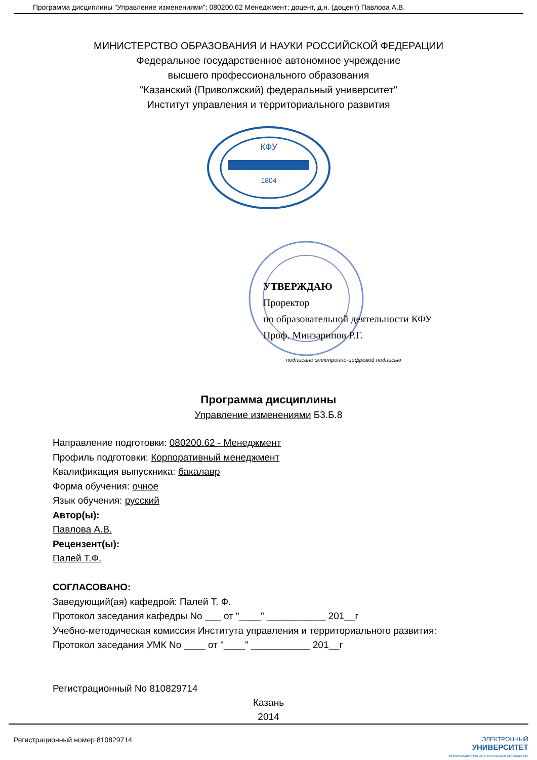Программа дисциплины "Управление изменениями"; 080200.62 Менеджмент; доцент, д.н. (доцент) Павлова А.В.
МИНИСТЕРСТВО ОБРАЗОВАНИЯ И НАУКИ РОССИЙСКОЙ ФЕДЕРАЦИИ
Федеральное государственное автономное учреждение
высшего профессионального образования
"Казанский (Приволжский) федеральный университет"
Институт управления и территориального развития
КФУ
1804
УТВЕРЖДАЮ
Проректор
по образовательной деятельности КФУ
Проф. Минзарипов Р.Г.
подписано электронно-цифровой подписью
Программа дисциплины
Управление изменениями Б3.Б.8
Направление подготовки: 080200.62 - Менеджмент
Профиль подготовки: Корпоративный менеджмент
Квалификация выпускника: бакалавр
Форма обучения: очное
Язык обучения: русский
Автор(ы):
Павлова А.В.
Рецензент(ы):
Палей Т.Ф.
СОГЛАСОВАНО:
Заведующий(ая) кафедрой: Палей Т. Ф.
Протокол заседания кафедры No ___ от "____" ___________ 201__г
Учебно-методическая комиссия Института управления и территориального развития:
Протокол заседания УМК No ____ от "____" ___________ 201__г
Регистрационный No 810829714
Казань
2014
Регистрационный номер 810829714 ЭЛЕКТРОННЫЙ
УНИВЕРСИТЕТ
ИНФОРМАЦИОННО-АНАЛИТИЧЕСКАЯ СИСТЕМА КФУ